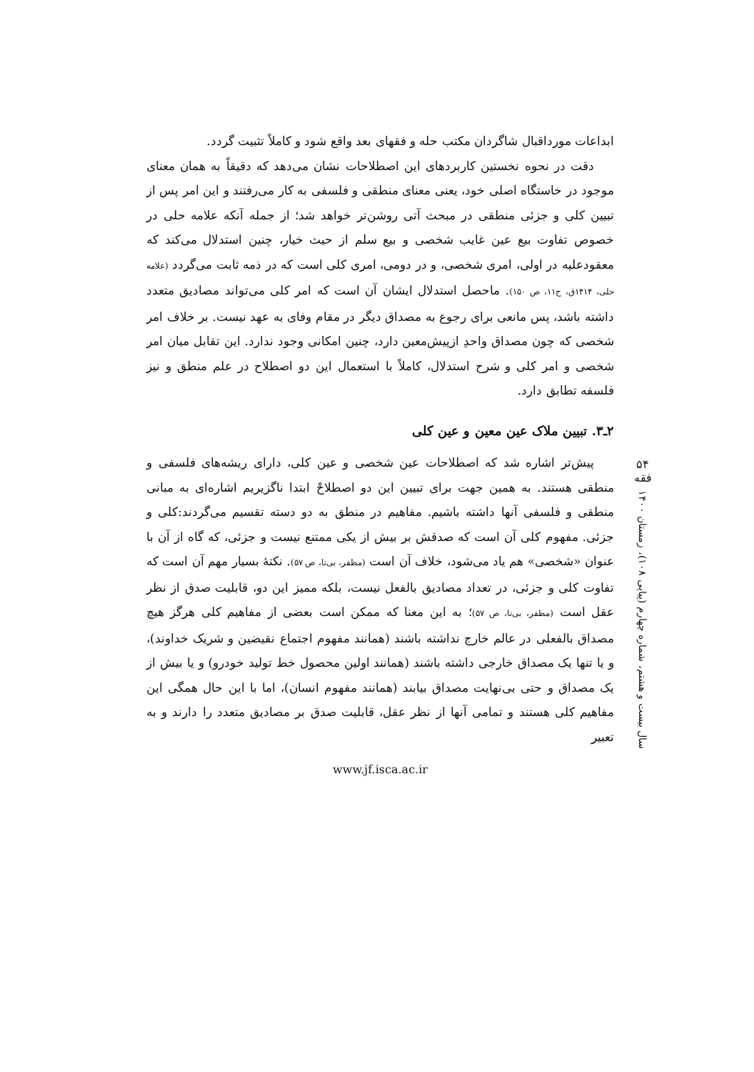ابداعات مورداقبال شاگردان مکتب حله و فقهای بعد واقع شود و کاملاً تثبیت گردد.
دقت در نحوه نخستین کاربردهای این اصطلاحات نشان می‌دهد که دقیقاً به همان معنای موجود در خاستگاه اصلی خود، یعنی معنای منطقی و فلسفی به کار می‌رفتند و این امر پس از تبیین کلی و جزئی منطقی در مبحث آتی روشن‌تر خواهد شد؛ از جمله آنکه علامه حلی در خصوص تفاوت بیع عین غایب شخصی و بیع سلم از حیث خیار، چنین استدلال می‌کند که معقودعلیه در اولی، امری شخصی، و در دومی، امری کلی است که در ذمه ثابت می‌گردد (علامه حلی، ۱۴۱۴ق، ج۱۱، ص ۱۵۰). ماحصل استدلال ایشان آن است که امر کلی می‌تواند مصادیق متعدد داشته باشد، پس مانعی برای رجوع به مصداق دیگر در مقام وفای به عهد نیست. بر خلاف امر شخصی که چون مصداق واحدِ ازپیش‌معین دارد، چنین امکانی وجود ندارد. این تقابل میان امر شخصی و امر کلی و شرح استدلال، کاملاً با استعمال این دو اصطلاح در علم منطق و نیز فلسفه تطابق دارد.
۲ـ۳. تبیین ملاک عین معین و عین کلی
پیش‌تر اشاره شد که اصطلاحات عین شخصی و عین کلی، دارای ریشه‌های فلسفی و منطقی هستند. به همین جهت برای تبیین این دو اصطلاحْ ابتدا ناگزیریم اشاره‌ای به مبانی منطقی و فلسفی آنها داشته باشیم. مفاهیم در منطق به دو دسته تقسیم می‌گردند:کلی و جزئی. مفهوم کلی آن است که صدقش بر بیش از یکی ممتنع نیست و جزئی، که گاه از آن با عنوان «شخصی» هم یاد می‌شود، خلاف آن است (مظفر، بی‌تا، ص ۵۷). نکتهٔ بسیار مهم آن است که تفاوت کلی و جزئی، در تعداد مصادیق بالفعل نیست، بلکه ممیز این دو، قابلیت صدق از نظر عقل است (مظفر، بی‌تا، ص ۵۷)؛ به این معنا که ممکن است بعضی از مفاهیم کلی هرگز هیچ مصداق بالفعلی در عالم خارج نداشته باشند (همانند مفهوم اجتماع نقیضین و شریک خداوند)، و یا تنها یک مصداق خارجی داشته باشند (همانند اولین محصول خط تولید خودرو) و یا بیش از یک مصداق و حتی بی‌نهایت مصداق بیابند (همانند مفهوم انسان)، اما با این حال همگی این مفاهیم کلی هستند و تمامی آنها از نظر عقل، قابلیت صدق بر مصادیق متعدد را دارند و به تعبیر
www.jf.isca.ac.ir
۵۴
فقه
سال بیست و هشتم، شماره چهارم (پیاپی ۱۰۸)، زمستان ۱۴۰۰